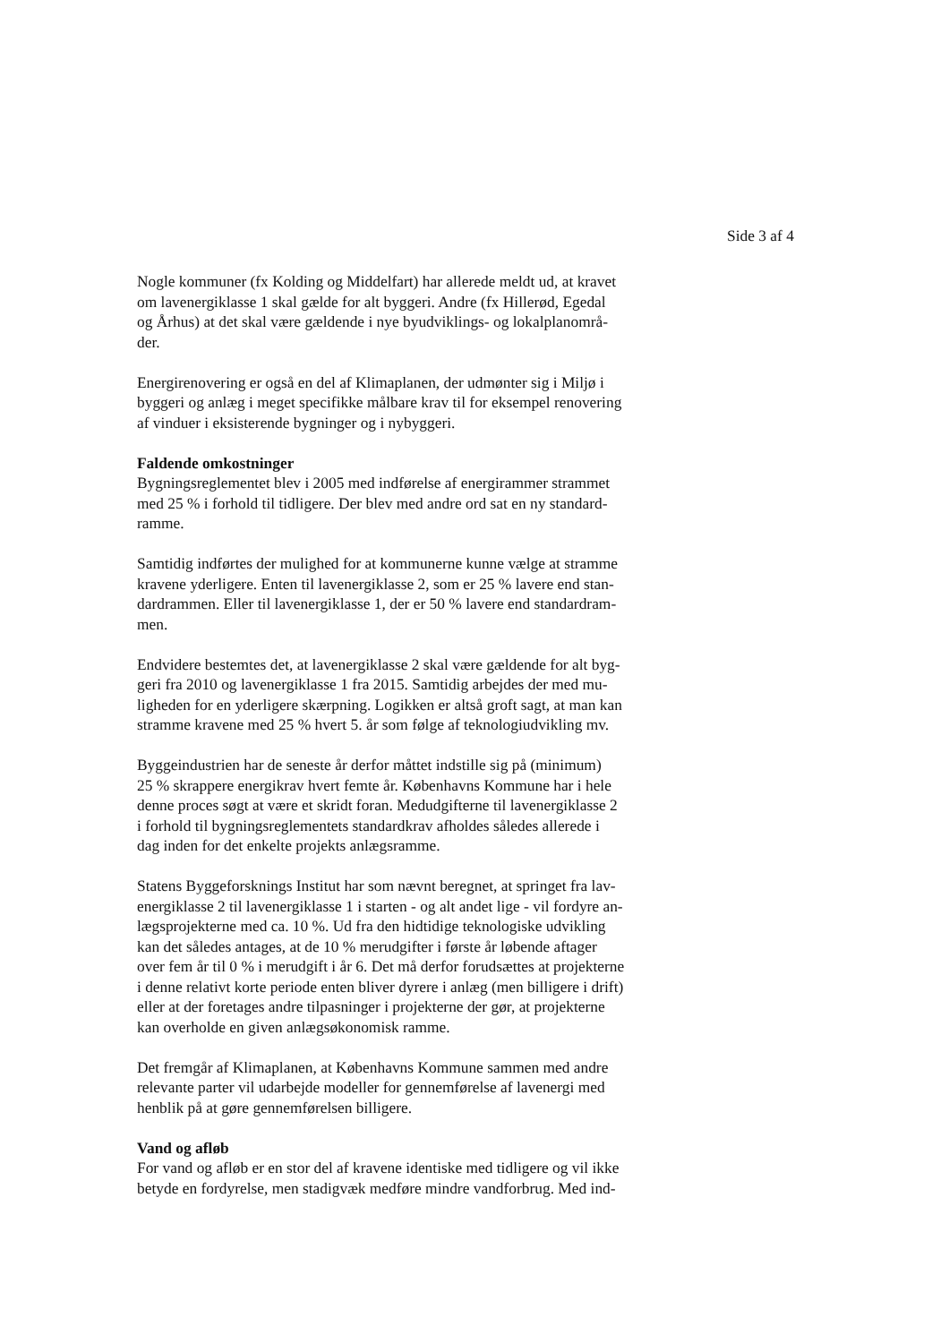Side 3 af 4
Nogle kommuner (fx Kolding og Middelfart) har allerede meldt ud, at kravet
om lavenergiklasse 1 skal gælde for alt byggeri. Andre (fx Hillerød, Egedal
og Århus) at det skal være gældende i nye byudviklings- og lokalplanområ-
der.
Energirenovering er også en del af Klimaplanen, der udmønter sig i Miljø i
byggeri og anlæg i meget specifikke målbare krav til for eksempel renovering
af vinduer i eksisterende bygninger og i nybyggeri.
Faldende omkostninger
Bygningsreglementet blev i 2005 med indførelse af energirammer strammet
med 25 % i forhold til tidligere. Der blev med andre ord sat en ny standard-
ramme.
Samtidig indførtes der mulighed for at kommunerne kunne vælge at stramme
kravene yderligere. Enten til lavenergiklasse 2, som er 25 % lavere end stan-
dardrammen. Eller til lavenergiklasse 1, der er 50 % lavere end standardram-
men.
Endvidere bestemtes det, at lavenergiklasse 2 skal være gældende for alt byg-
geri fra 2010 og lavenergiklasse 1 fra 2015. Samtidig arbejdes der med mu-
ligheden for en yderligere skærpning. Logikken er altså groft sagt, at man kan
stramme kravene med 25 % hvert 5. år som følge af teknologiudvikling mv.
Byggeindustrien har de seneste år derfor måttet indstille sig på (minimum)
25 % skrappere energikrav hvert femte år. Københavns Kommune har i hele
denne proces søgt at være et skridt foran. Medudgifterne til lavenergiklasse 2
i forhold til bygningsreglementets standardkrav afholdes således allerede i
dag inden for det enkelte projekts anlægsramme.
Statens Byggeforsknings Institut har som nævnt beregnet, at springet fra lav-
energiklasse 2 til lavenergiklasse 1 i starten - og alt andet lige - vil fordyre an-
lægsprojekterne med ca. 10 %. Ud fra den hidtidige teknologiske udvikling
kan det således antages, at de 10 % merudgifter i første år løbende aftager
over fem år til 0 % i merudgift i år 6. Det må derfor forudsættes at projekterne
i denne relativt korte periode enten bliver dyrere i anlæg (men billigere i drift)
eller at der foretages andre tilpasninger i projekterne der gør, at projekterne
kan overholde en given anlægsøkonomisk ramme.
Det fremgår af Klimaplanen, at Københavns Kommune sammen med andre
relevante parter vil udarbejde modeller for gennemførelse af lavenergi med
henblik på at gøre gennemførelsen billigere.
Vand og afløb
For vand og afløb er en stor del af kravene identiske med tidligere og vil ikke
betyde en fordyrelse, men stadigvæk medføre mindre vandforbrug. Med ind-